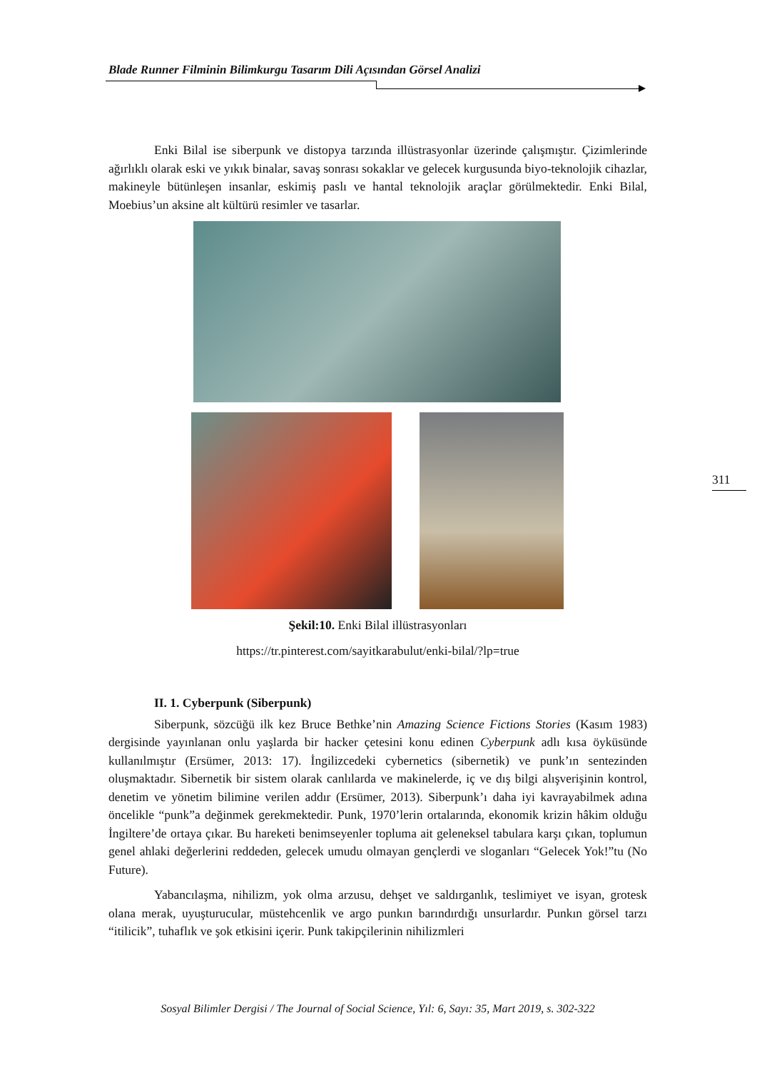Blade Runner Filminin Bilimkurgu Tasarım Dili Açısından Görsel Analizi
Enki Bilal ise siberpunk ve distopya tarzında illüstrasyonlar üzerinde çalışmıştır. Çizimlerinde ağırlıklı olarak eski ve yıkık binalar, savaş sonrası sokaklar ve gelecek kurgusunda biyo-teknolojik cihazlar, makineyle bütünleşen insanlar, eskimiş paslı ve hantal teknolojik araçlar görülmektedir. Enki Bilal, Moebius’un aksine alt kültürü resimler ve tasarlar.
Şekil:10. Enki Bilal illüstrasyonları
https://tr.pinterest.com/sayitkarabulut/enki-bilal/?lp=true
II. 1. Cyberpunk (Siberpunk)
Siberpunk, sözcüğü ilk kez Bruce Bethke’nin Amazing Science Fictions Stories (Kasım 1983) dergisinde yayınlanan onlu yaşlarda bir hacker çetesini konu edinen Cyberpunk adlı kısa öyküsünde kullanılmıştır (Ersümer, 2013: 17). İngilizcedeki cybernetics (sibernetik) ve punk’ın sentezinden oluşmaktadır. Sibernetik bir sistem olarak canlılarda ve makinelerde, iç ve dış bilgi alışverişinin kontrol, denetim ve yönetim bilimine verilen addır (Ersümer, 2013). Siberpunk’ı daha iyi kavrayabilmek adına öncelikle “punk”a değinmek gerekmektedir. Punk, 1970’lerin ortalarında, ekonomik krizin hâkim olduğu İngiltere’de ortaya çıkar. Bu hareketi benimseyenler topluma ait geleneksel tabulara karşı çıkan, toplumun genel ahlaki değerlerini reddeden, gelecek umudu olmayan gençlerdi ve sloganları “Gelecek Yok!”tu (No Future).
Yabancılaşma, nihilizm, yok olma arzusu, dehşet ve saldırganlık, teslimiyet ve isyan, grotesk olana merak, uyuşturucular, müstehcenlik ve argo punkın barındırdığı unsurlardır. Punkın görsel tarzı “itilicik”, tuhaflık ve şok etkisini içerir. Punk takipçilerinin nihilizmleri
311
Sosyal Bilimler Dergisi / The Journal of Social Science, Yıl: 6, Sayı: 35, Mart 2019, s. 302-322